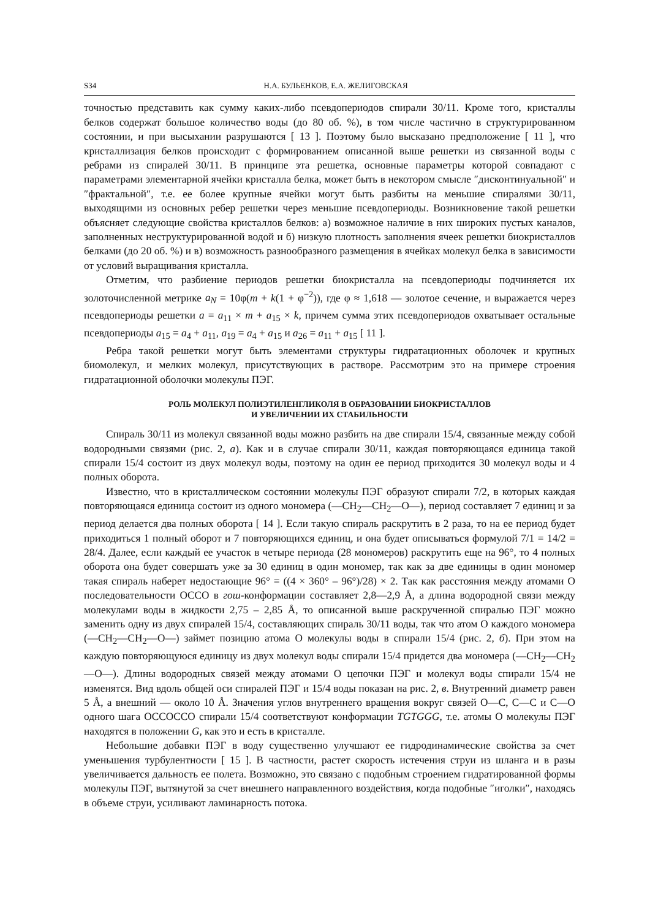S34 Н.А. БУЛЬЕНКОВ, Е.А. ЖЕЛИГОВСКАЯ
точностью представить как сумму каких-либо псевдопериодов спирали 30/11. Кроме того, кристаллы белков содержат большое количество воды (до 80 об. %), в том числе частично в структурированном состоянии, и при высыхании разрушаются [ 13 ]. Поэтому было высказано предположение [ 11 ], что кристаллизация белков происходит с формированием описанной выше решетки из связанной воды с ребрами из спиралей 30/11. В принципе эта решетка, основные параметры которой совпадают с параметрами элементарной ячейки кристалла белка, может быть в некотором смысле ″дисконтинуальной″ и ″фрактальной″, т.е. ее более крупные ячейки могут быть разбиты на меньшие спиралями 30/11, выходящими из основных ребер решетки через меньшие псевдопериоды. Возникновение такой решетки объясняет следующие свойства кристаллов белков: а) возможное наличие в них широких пустых каналов, заполненных неструктурированной водой и б) низкую плотность заполнения ячеек решетки биокристаллов белками (до 20 об. %) и в) возможность разнообразного размещения в ячейках молекул белка в зависимости от условий выращивания кристалла.
Отметим, что разбиение периодов решетки биокристалла на псевдопериоды подчиняется их золоточисленной метрике a<sub>N</sub> = 10φ(m + k(1 + φ<sup>−2</sup>)), где φ ≈ 1,618 — золотое сечение, и выражается через псевдопериоды решетки a = a<sub>11</sub> × m + a<sub>15</sub> × k, причем сумма этих псевдопериодов охватывает остальные псевдопериоды a<sub>15</sub> = a<sub>4</sub> + a<sub>11</sub>, a<sub>19</sub> = a<sub>4</sub> + a<sub>15</sub> и a<sub>26</sub> = a<sub>11</sub> + a<sub>15</sub> [ 11 ].
Ребра такой решетки могут быть элементами структуры гидратационных оболочек и крупных биомолекул, и мелких молекул, присутствующих в растворе. Рассмотрим это на примере строения гидратационной оболочки молекулы ПЭГ.
РОЛЬ МОЛЕКУЛ ПОЛИЭТИЛЕНГЛИКОЛЯ В ОБРАЗОВАНИИ БИОКРИСТАЛЛОВ
И УВЕЛИЧЕНИИ ИХ СТАБИЛЬНОСТИ
Спираль 30/11 из молекул связанной воды можно разбить на две спирали 15/4, связанные между собой водородными связями (рис. 2, а). Как и в случае спирали 30/11, каждая повторяющаяся единица такой спирали 15/4 состоит из двух молекул воды, поэтому на один ее период приходится 30 молекул воды и 4 полных оборота.
Известно, что в кристаллическом состоянии молекулы ПЭГ образуют спирали 7/2, в которых каждая повторяющаяся единица состоит из одного мономера (—CH<sub>2</sub>—CH<sub>2</sub>—O—), период составляет 7 единиц и за период делается два полных оборота [ 14 ]. Если такую спираль раскрутить в 2 раза, то на ее период будет приходиться 1 полный оборот и 7 повторяющихся единиц, и она будет описываться формулой 7/1 = 14/2 = 28/4. Далее, если каждый ее участок в четыре периода (28 мономеров) раскрутить еще на 96°, то 4 полных оборота она будет совершать уже за 30 единиц в один мономер, так как за две единицы в один мономер такая спираль наберет недостающие 96° = ((4 × 360° – 96°)/28) × 2. Так как расстояния между атомами O последовательности OCCO в гош-конформации составляет 2,8—2,9 Å, а длина водородной связи между молекулами воды в жидкости 2,75 – 2,85 Å, то описанной выше раскрученной спиралью ПЭГ можно заменить одну из двух спиралей 15/4, составляющих спираль 30/11 воды, так что атом O каждого мономера (—CH<sub>2</sub>—CH<sub>2</sub>—O—) займет позицию атома O молекулы воды в спирали 15/4 (рис. 2, б). При этом на каждую повторяющуюся единицу из двух молекул воды спирали 15/4 придется два мономера (—CH<sub>2</sub>—CH<sub>2</sub>—O—). Длины водородных связей между атомами O цепочки ПЭГ и молекул воды спирали 15/4 не изменятся. Вид вдоль общей оси спиралей ПЭГ и 15/4 воды показан на рис. 2, в. Внутренний диаметр равен 5 Å, а внешний — около 10 Å. Значения углов внутреннего вращения вокруг связей O—C, C—C и C—O одного шага OCCOCCO спирали 15/4 соответствуют конформации TGTGGG, т.е. атомы O молекулы ПЭГ находятся в положении G, как это и есть в кристалле.
Небольшие добавки ПЭГ в воду существенно улучшают ее гидродинамические свойства за счет уменьшения турбулентности [ 15 ]. В частности, растет скорость истечения струи из шланга и в разы увеличивается дальность ее полета. Возможно, это связано с подобным строением гидратированной формы молекулы ПЭГ, вытянутой за счет внешнего направленного воздействия, когда подобные ″иголки″, находясь в объеме струи, усиливают ламинарность потока.